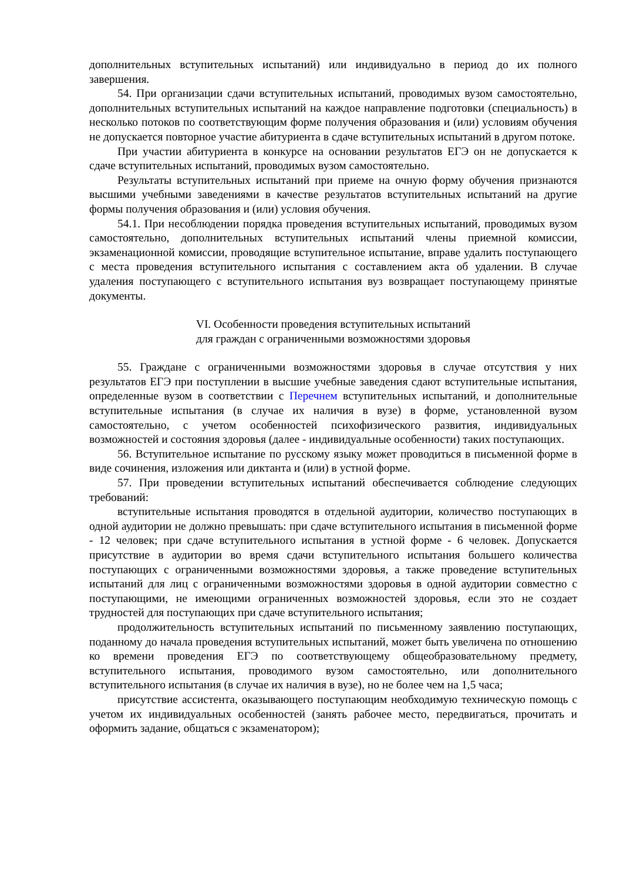дополнительных вступительных испытаний) или индивидуально в период до их полного завершения.
54. При организации сдачи вступительных испытаний, проводимых вузом самостоятельно, дополнительных вступительных испытаний на каждое направление подготовки (специальность) в несколько потоков по соответствующим форме получения образования и (или) условиям обучения не допускается повторное участие абитуриента в сдаче вступительных испытаний в другом потоке.
При участии абитуриента в конкурсе на основании результатов ЕГЭ он не допускается к сдаче вступительных испытаний, проводимых вузом самостоятельно.
Результаты вступительных испытаний при приеме на очную форму обучения признаются высшими учебными заведениями в качестве результатов вступительных испытаний на другие формы получения образования и (или) условия обучения.
54.1. При несоблюдении порядка проведения вступительных испытаний, проводимых вузом самостоятельно, дополнительных вступительных испытаний члены приемной комиссии, экзаменационной комиссии, проводящие вступительное испытание, вправе удалить поступающего с места проведения вступительного испытания с составлением акта об удалении. В случае удаления поступающего с вступительного испытания вуз возвращает поступающему принятые документы.
VI. Особенности проведения вступительных испытаний
для граждан с ограниченными возможностями здоровья
55. Граждане с ограниченными возможностями здоровья в случае отсутствия у них результатов ЕГЭ при поступлении в высшие учебные заведения сдают вступительные испытания, определенные вузом в соответствии с Перечнем вступительных испытаний, и дополнительные вступительные испытания (в случае их наличия в вузе) в форме, установленной вузом самостоятельно, с учетом особенностей психофизического развития, индивидуальных возможностей и состояния здоровья (далее - индивидуальные особенности) таких поступающих.
56. Вступительное испытание по русскому языку может проводиться в письменной форме в виде сочинения, изложения или диктанта и (или) в устной форме.
57. При проведении вступительных испытаний обеспечивается соблюдение следующих требований:
вступительные испытания проводятся в отдельной аудитории, количество поступающих в одной аудитории не должно превышать: при сдаче вступительного испытания в письменной форме - 12 человек; при сдаче вступительного испытания в устной форме - 6 человек. Допускается присутствие в аудитории во время сдачи вступительного испытания большего количества поступающих с ограниченными возможностями здоровья, а также проведение вступительных испытаний для лиц с ограниченными возможностями здоровья в одной аудитории совместно с поступающими, не имеющими ограниченных возможностей здоровья, если это не создает трудностей для поступающих при сдаче вступительного испытания;
продолжительность вступительных испытаний по письменному заявлению поступающих, поданному до начала проведения вступительных испытаний, может быть увеличена по отношению ко времени проведения ЕГЭ по соответствующему общеобразовательному предмету, вступительного испытания, проводимого вузом самостоятельно, или дополнительного вступительного испытания (в случае их наличия в вузе), но не более чем на 1,5 часа;
присутствие ассистента, оказывающего поступающим необходимую техническую помощь с учетом их индивидуальных особенностей (занять рабочее место, передвигаться, прочитать и оформить задание, общаться с экзаменатором);